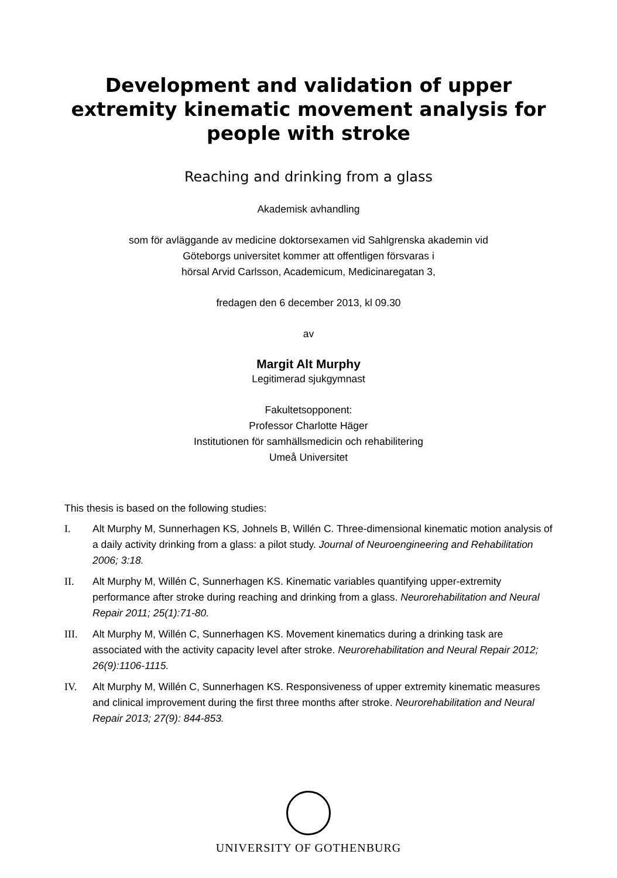Development and validation of upper extremity kinematic movement analysis for people with stroke
Reaching and drinking from a glass
Akademisk avhandling
som för avläggande av medicine doktorsexamen vid Sahlgrenska akademin vid
Göteborgs universitet kommer att offentligen försvaras i
hörsal Arvid Carlsson, Academicum, Medicinaregatan 3,
fredagen den 6 december 2013, kl 09.30
av
Margit Alt Murphy
Legitimerad sjukgymnast
Fakultetsopponent:
Professor Charlotte Häger
Institutionen för samhällsmedicin och rehabilitering
Umeå Universitet
This thesis is based on the following studies:
I. Alt Murphy M, Sunnerhagen KS, Johnels B, Willén C. Three-dimensional kinematic motion analysis of a daily activity drinking from a glass: a pilot study. Journal of Neuroengineering and Rehabilitation 2006; 3:18.
II. Alt Murphy M, Willén C, Sunnerhagen KS. Kinematic variables quantifying upper-extremity performance after stroke during reaching and drinking from a glass. Neurorehabilitation and Neural Repair 2011; 25(1):71-80.
III. Alt Murphy M, Willén C, Sunnerhagen KS. Movement kinematics during a drinking task are associated with the activity capacity level after stroke. Neurorehabilitation and Neural Repair 2012; 26(9):1106-1115.
IV. Alt Murphy M, Willén C, Sunnerhagen KS. Responsiveness of upper extremity kinematic measures and clinical improvement during the first three months after stroke. Neurorehabilitation and Neural Repair 2013; 27(9): 844-853.
UNIVERSITY OF GOTHENBURG